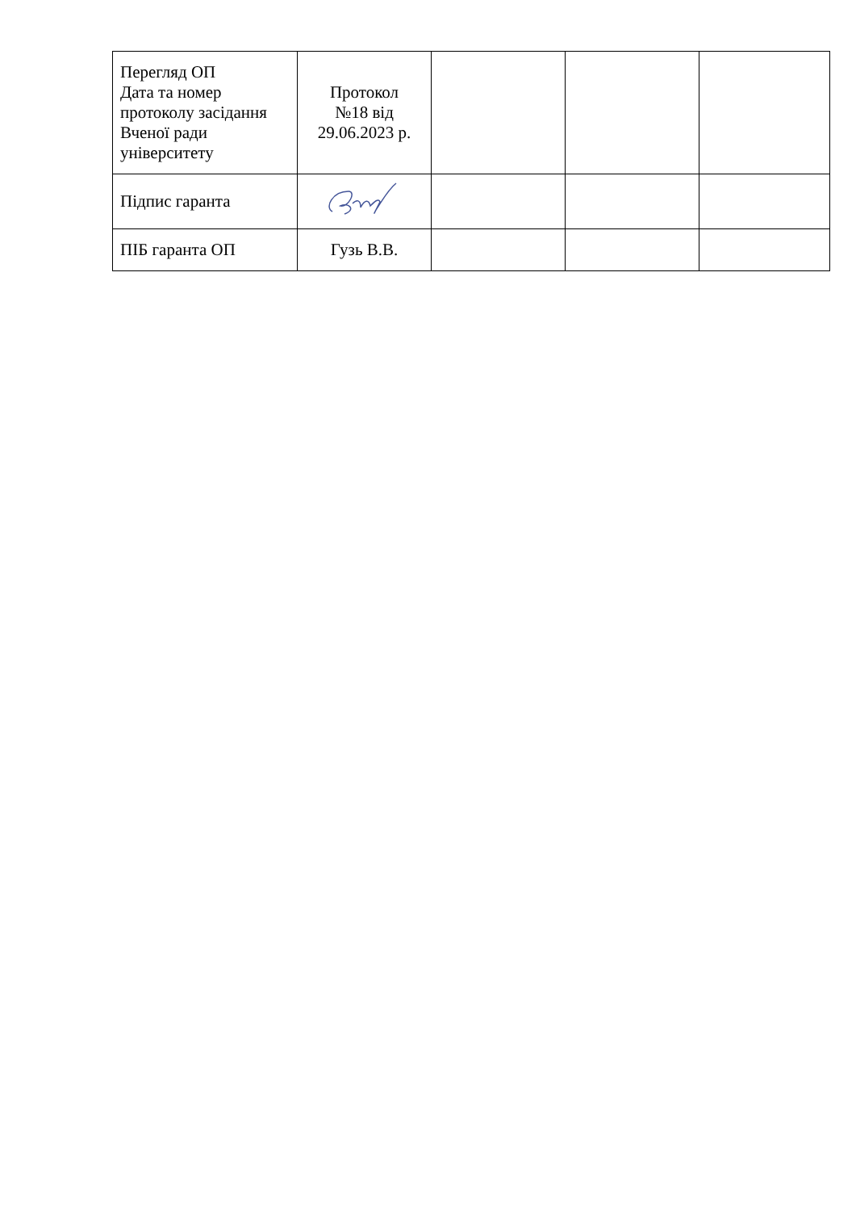| Перегляд ОП Дата та номер протоколу засідання Вченої ради університету | Протокол №18 від 29.06.2023 р. | | | |
| Підпис гаранта | | | | |
| ПІБ гаранта ОП | Гузь В.В. | | | |